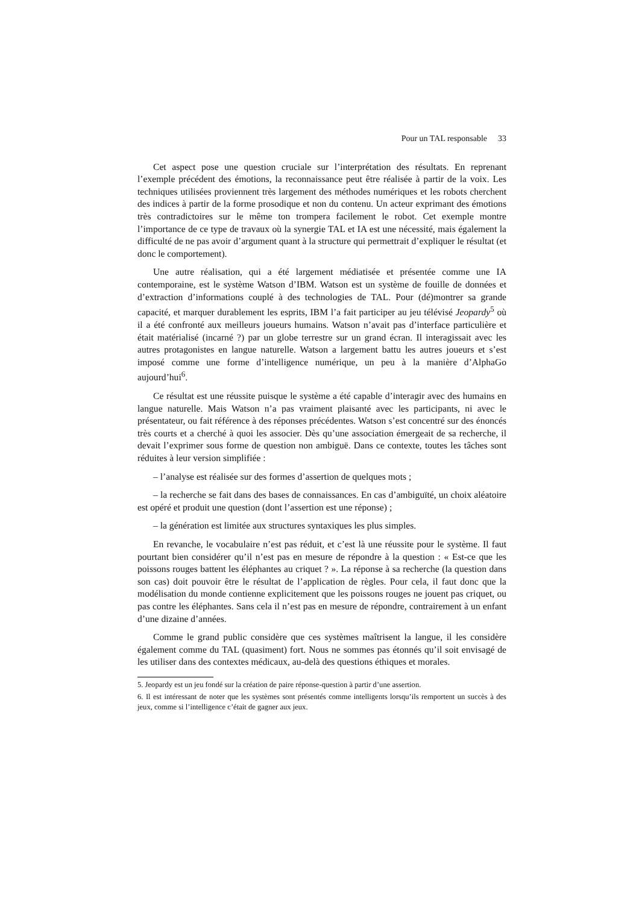Pour un TAL responsable 33
Cet aspect pose une question cruciale sur l’interprétation des résultats. En reprenant l’exemple précédent des émotions, la reconnaissance peut être réalisée à partir de la voix. Les techniques utilisées proviennent très largement des méthodes numériques et les robots cherchent des indices à partir de la forme prosodique et non du contenu. Un acteur exprimant des émotions très contradictoires sur le même ton trompera facilement le robot. Cet exemple montre l’importance de ce type de travaux où la synergie TAL et IA est une nécessité, mais également la difficulté de ne pas avoir d’argument quant à la structure qui permettrait d’expliquer le résultat (et donc le comportement).
Une autre réalisation, qui a été largement médiatisée et présentée comme une IA contemporaine, est le système Watson d’IBM. Watson est un système de fouille de données et d’extraction d’informations couplé à des technologies de TAL. Pour (dé)montrer sa grande capacité, et marquer durablement les esprits, IBM l’a fait participer au jeu télévisé Jeopardy<sup>5</sup> où il a été confronté aux meilleurs joueurs humains. Watson n’avait pas d’interface particulière et était matérialisé (incarné ?) par un globe terrestre sur un grand écran. Il interagissait avec les autres protagonistes en langue naturelle. Watson a largement battu les autres joueurs et s’est imposé comme une forme d’intelligence numérique, un peu à la manière d’AlphaGo aujourd’hui<sup>6</sup>.
Ce résultat est une réussite puisque le système a été capable d’interagir avec des humains en langue naturelle. Mais Watson n’a pas vraiment plaisanté avec les participants, ni avec le présentateur, ou fait référence à des réponses précédentes. Watson s’est concentré sur des énoncés très courts et a cherché à quoi les associer. Dès qu’une association émergeait de sa recherche, il devait l’exprimer sous forme de question non ambiguë. Dans ce contexte, toutes les tâches sont réduites à leur version simplifiée :
– l’analyse est réalisée sur des formes d’assertion de quelques mots ;
– la recherche se fait dans des bases de connaissances. En cas d’ambiguïté, un choix aléatoire est opéré et produit une question (dont l’assertion est une réponse) ;
– la génération est limitée aux structures syntaxiques les plus simples.
En revanche, le vocabulaire n’est pas réduit, et c’est là une réussite pour le système. Il faut pourtant bien considérer qu’il n’est pas en mesure de répondre à la question : « Est-ce que les poissons rouges battent les éléphantes au criquet ? ». La réponse à sa recherche (la question dans son cas) doit pouvoir être le résultat de l’application de règles. Pour cela, il faut donc que la modélisation du monde contienne explicitement que les poissons rouges ne jouent pas criquet, ou pas contre les éléphantes. Sans cela il n’est pas en mesure de répondre, contrairement à un enfant d’une dizaine d’années.
Comme le grand public considère que ces systèmes maîtrisent la langue, il les considère également comme du TAL (quasiment) fort. Nous ne sommes pas étonnés qu’il soit envisagé de les utiliser dans des contextes médicaux, au-delà des questions éthiques et morales.
5. Jeopardy est un jeu fondé sur la création de paire réponse-question à partir d’une assertion.
6. Il est intéressant de noter que les systèmes sont présentés comme intelligents lorsqu’ils remportent un succès à des jeux, comme si l’intelligence c’était de gagner aux jeux.